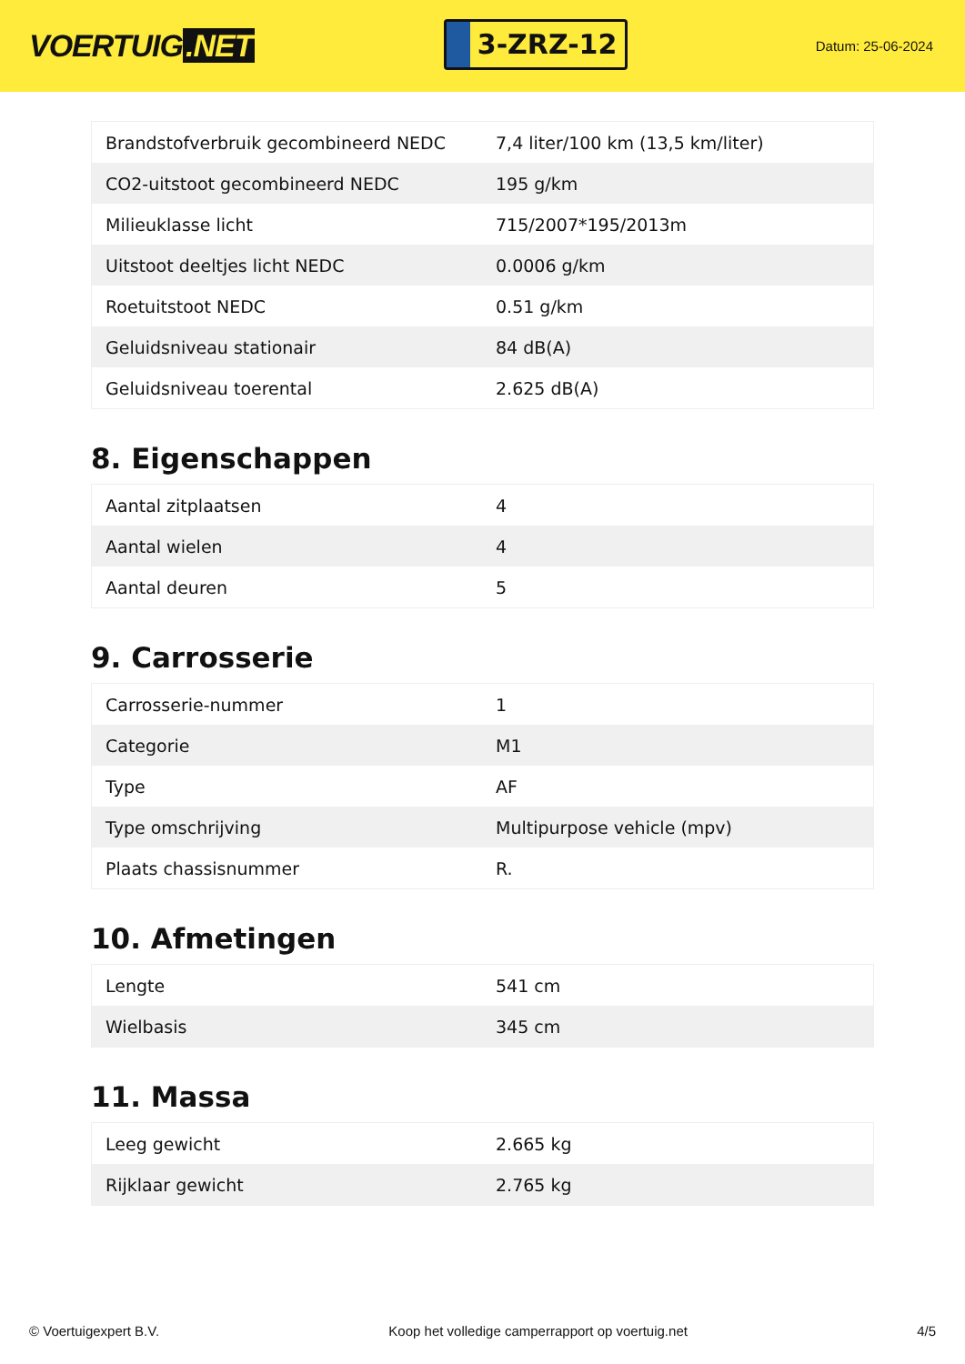VOERTUIG.NET
3-ZRZ-12
Datum: 25-06-2024
| Brandstofverbruik gecombineerd NEDC | 7,4 liter/100 km (13,5 km/liter) |
| CO2-uitstoot gecombineerd NEDC | 195 g/km |
| Milieuklasse licht | 715/2007*195/2013m |
| Uitstoot deeltjes licht NEDC | 0.0006 g/km |
| Roetuitstoot NEDC | 0.51 g/km |
| Geluidsniveau stationair | 84 dB(A) |
| Geluidsniveau toerental | 2.625 dB(A) |
8. Eigenschappen
| Aantal zitplaatsen | 4 |
| Aantal wielen | 4 |
| Aantal deuren | 5 |
9. Carrosserie
| Carrosserie-nummer | 1 |
| Categorie | M1 |
| Type | AF |
| Type omschrijving | Multipurpose vehicle (mpv) |
| Plaats chassisnummer | R. |
10. Afmetingen
| Lengte | 541 cm |
| Wielbasis | 345 cm |
11. Massa
| Leeg gewicht | 2.665 kg |
| Rijklaar gewicht | 2.765 kg |
© Voertuigexpert B.V. Koop het volledige camperrapport op voertuig.net 4/5